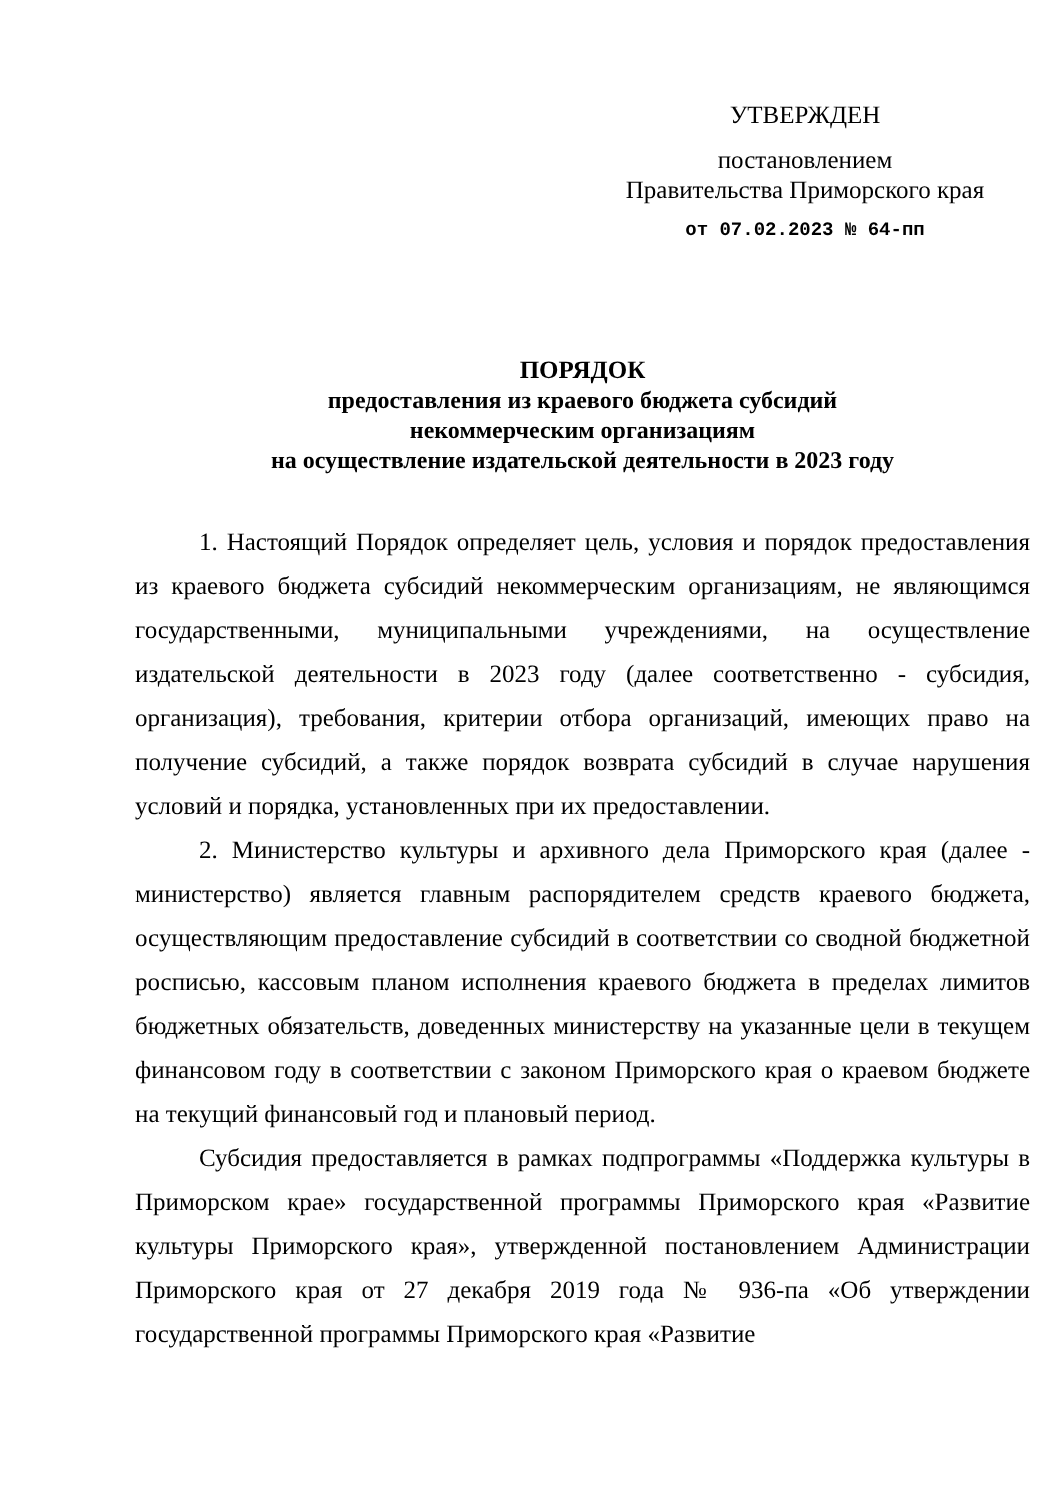УТВЕРЖДЕН
постановлением
Правительства Приморского края
от 07.02.2023 № 64-пп
ПОРЯДОК
предоставления из краевого бюджета субсидий
некоммерческим организациям
на осуществление издательской деятельности в 2023 году
1. Настоящий Порядок определяет цель, условия и порядок предоставления из краевого бюджета субсидий некоммерческим организациям, не являющимся государственными, муниципальными учреждениями, на осуществление издательской деятельности в 2023 году (далее соответственно - субсидия, организация), требования, критерии отбора организаций, имеющих право на получение субсидий, а также порядок возврата субсидий в случае нарушения условий и порядка, установленных при их предоставлении.
2. Министерство культуры и архивного дела Приморского края (далее - министерство) является главным распорядителем средств краевого бюджета, осуществляющим предоставление субсидий в соответствии со сводной бюджетной росписью, кассовым планом исполнения краевого бюджета в пределах лимитов бюджетных обязательств, доведенных министерству на указанные цели в текущем финансовом году в соответствии с законом Приморского края о краевом бюджете на текущий финансовый год и плановый период.
Субсидия предоставляется в рамках подпрограммы «Поддержка культуры в Приморском крае» государственной программы Приморского края «Развитие культуры Приморского края», утвержденной постановлением Администрации Приморского края от 27 декабря 2019 года № 936-па «Об утверждении государственной программы Приморского края «Развитие